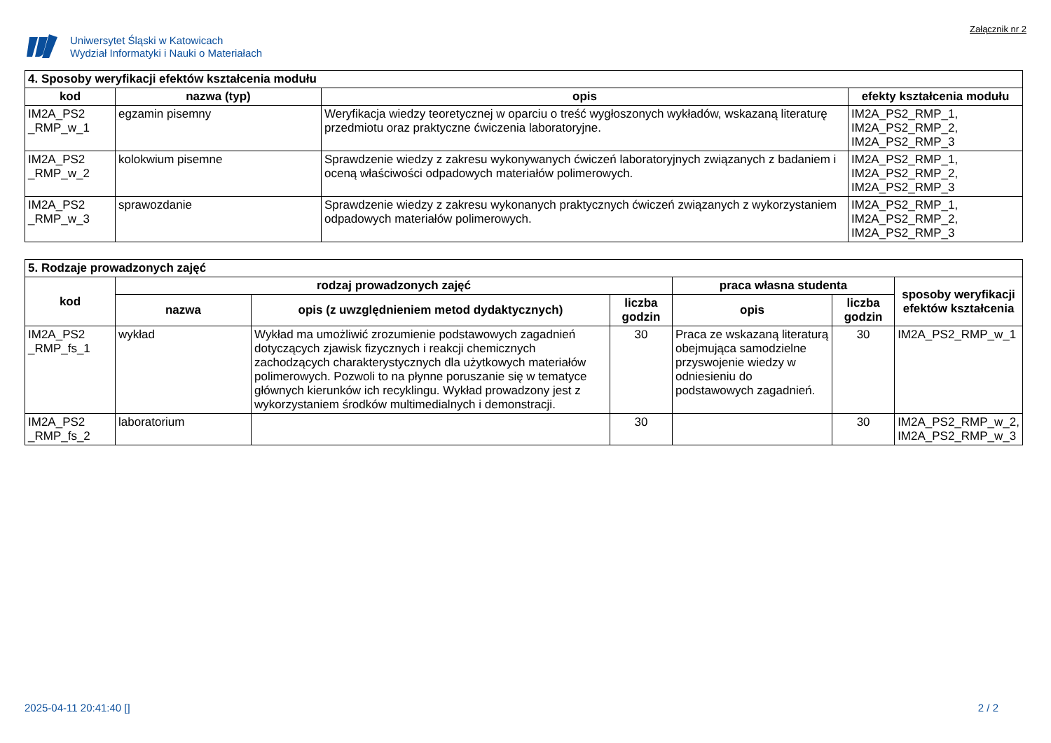Uniwersytet Śląski w Katowicach
Wydział Informatyki i Nauki o Materiałach
Załącznik nr 2
| 4. Sposoby weryfikacji efektów kształcenia modułu | | | |
| --- | --- | --- | --- |
| kod | nazwa (typ) | opis | efekty kształcenia modułu |
| IM2A_PS2 _RMP_w_1 | egzamin pisemny | Weryfikacja wiedzy teoretycznej w oparciu o treść wygłoszonych wykładów, wskazaną literaturę przedmiotu oraz praktyczne ćwiczenia laboratoryjne. | IM2A_PS2_RMP_1, IM2A_PS2_RMP_2, IM2A_PS2_RMP_3 |
| IM2A_PS2 _RMP_w_2 | kolokwium pisemne | Sprawdzenie wiedzy z zakresu wykonywanych ćwiczeń laboratoryjnych związanych z badaniem i oceną właściwości odpadowych materiałów polimerowych. | IM2A_PS2_RMP_1, IM2A_PS2_RMP_2, IM2A_PS2_RMP_3 |
| IM2A_PS2 _RMP_w_3 | sprawozdanie | Sprawdzenie wiedzy z zakresu wykonanych praktycznych ćwiczeń związanych z wykorzystaniem odpadowych materiałów polimerowych. | IM2A_PS2_RMP_1, IM2A_PS2_RMP_2, IM2A_PS2_RMP_3 |
| 5. Rodzaje prowadzonych zajęć | | | | | | |
| --- | --- | --- | --- | --- | --- | --- |
| kod | rodzaj prowadzonych zajęć | | | praca własna studenta | | sposoby weryfikacji efektów kształcenia |
| | nazwa | opis (z uwzględnieniem metod dydaktycznych) | liczba godzin | opis | liczba godzin | |
| IM2A_PS2 _RMP_fs_1 | wykład | Wykład ma umożliwić zrozumienie podstawowych zagadnień dotyczących zjawisk fizycznych i reakcji chemicznych zachodzących charakterystycznych dla użytkowych materiałów polimerowych. Pozwoli to na płynne poruszanie się w tematyce głównych kierunków ich recyklingu. Wykład prowadzony jest z wykorzystaniem środków multimedialnych i demonstracji. | 30 | Praca ze wskazaną literaturą obejmująca samodzielne przyswojenie wiedzy w odniesieniu do podstawowych zagadnień. | 30 | IM2A_PS2_RMP_w_1 |
| IM2A_PS2 _RMP_fs_2 | laboratorium | | 30 | | 30 | IM2A_PS2_RMP_w_2, IM2A_PS2_RMP_w_3 |
2025-04-11 20:41:40 [] 2 / 2